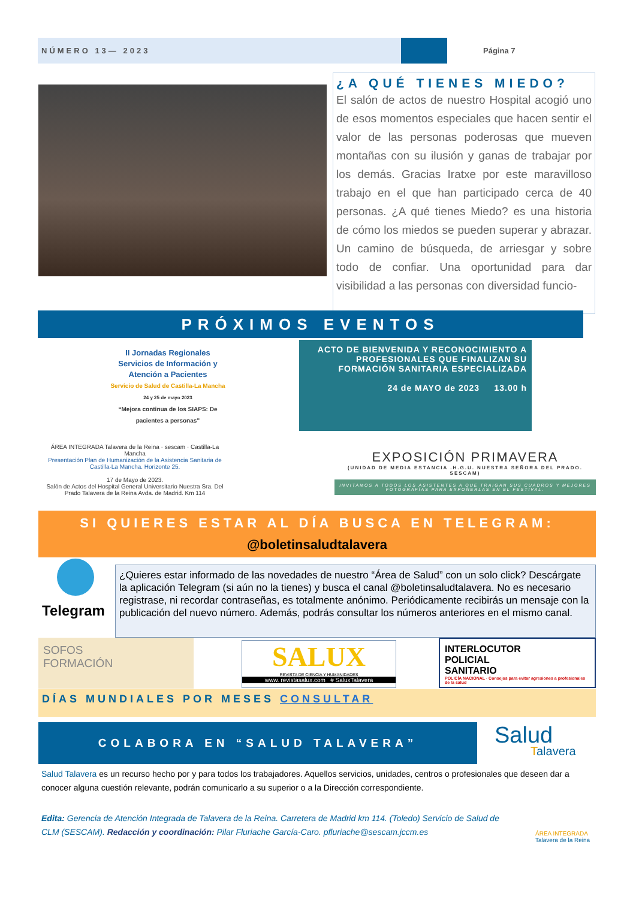NÚMERO 13— 2023 Página 7
¿A QUÉ TIENES MIEDO?
El salón de actos de nuestro Hospital acogió uno de esos momentos especiales que hacen sentir el valor de las personas poderosas que mueven montañas con su ilusión y ganas de trabajar por los demás. Gracias Iratxe por este maravilloso trabajo en el que han participado cerca de 40 personas. ¿A qué tienes Miedo? es una historia de cómo los miedos se pueden superar y abrazar. Un camino de búsqueda, de arriesgar y sobre todo de confiar. Una oportunidad para dar visibilidad a las personas con diversidad funcio-
PRÓXIMOS EVENTOS
II Jornadas Regionales
Servicios de Información y Atención a Pacientes
Servicio de Salud de Castilla-La Mancha
24 y 25 de mayo 2023
“Mejora continua de los SIAPS: De pacientes a personas”
ÁREA INTEGRADA Talavera de la Reina · sescam · Castilla-La Mancha
Presentación Plan de Humanización de la Asistencia Sanitaria de Castilla-La Mancha. Horizonte 25.
17 de Mayo de 2023.
Salón de Actos del Hospital General Universitario Nuestra Sra. Del Prado Talavera de la Reina Avda. de Madrid. Km 114
ACTO DE BIENVENIDA Y RECONOCIMIENTO A PROFESIONALES QUE FINALIZAN SU FORMACIÓN SANITARIA ESPECIALIZADA
24 de MAYO de 2023 13.00 h
EXPOSICIÓN PRIMAVERA
(UNIDAD DE MEDIA ESTANCIA .H.G.U. NUESTRA SEÑORA DEL PRADO. SESCAM)
INVITAMOS A TODOS LOS ASISTENTES A QUE TRAIGAN SUS CUADROS Y MEJORES FOTOGRAFÍAS PARA EXPONERLAS EN EL FESTIVAL.
SI QUIERES ESTAR AL DÍA BUSCA EN TELEGRAM:
@boletinsaludtalavera
Telegram
¿Quieres estar informado de las novedades de nuestro “Área de Salud” con un solo click? Descárgate la aplicación Telegram (si aún no la tienes) y busca el canal @boletinsaludtalavera. No es necesario registrase, ni recordar contraseñas, es totalmente anónimo. Periódicamente recibirás un mensaje con la publicación del nuevo número. Además, podrás consultar los números anteriores en el mismo canal.
SOFOS
FORMACIÓN
SALUX
REVISTA DE CIENCIA Y HUMANIDADES
www. revistasalux.com # SaluxTalavera
INTERLOCUTOR
POLICIAL
SANITARIO POLICÍA NACIONAL · Consejos para evitar agresiones a profesionales de la salud
DÍAS MUNDIALES POR MESES CONSULTAR
COLABORA EN “SALUD TALAVERA”
Salud
Talavera
Salud Talavera es un recurso hecho por y para todos los trabajadores. Aquellos servicios, unidades, centros o profesionales que deseen dar a conocer alguna cuestión relevante, podrán comunicarlo a su superior o a la Dirección correspondiente.
Edita: Gerencia de Atención Integrada de Talavera de la Reina. Carretera de Madrid km 114. (Toledo) Servicio de Salud de CLM (SESCAM). Redacción y coordinación: Pilar Fluriache García-Caro. pfluriache@sescam.jccm.es
ÁREA INTEGRADA
Talavera de la Reina